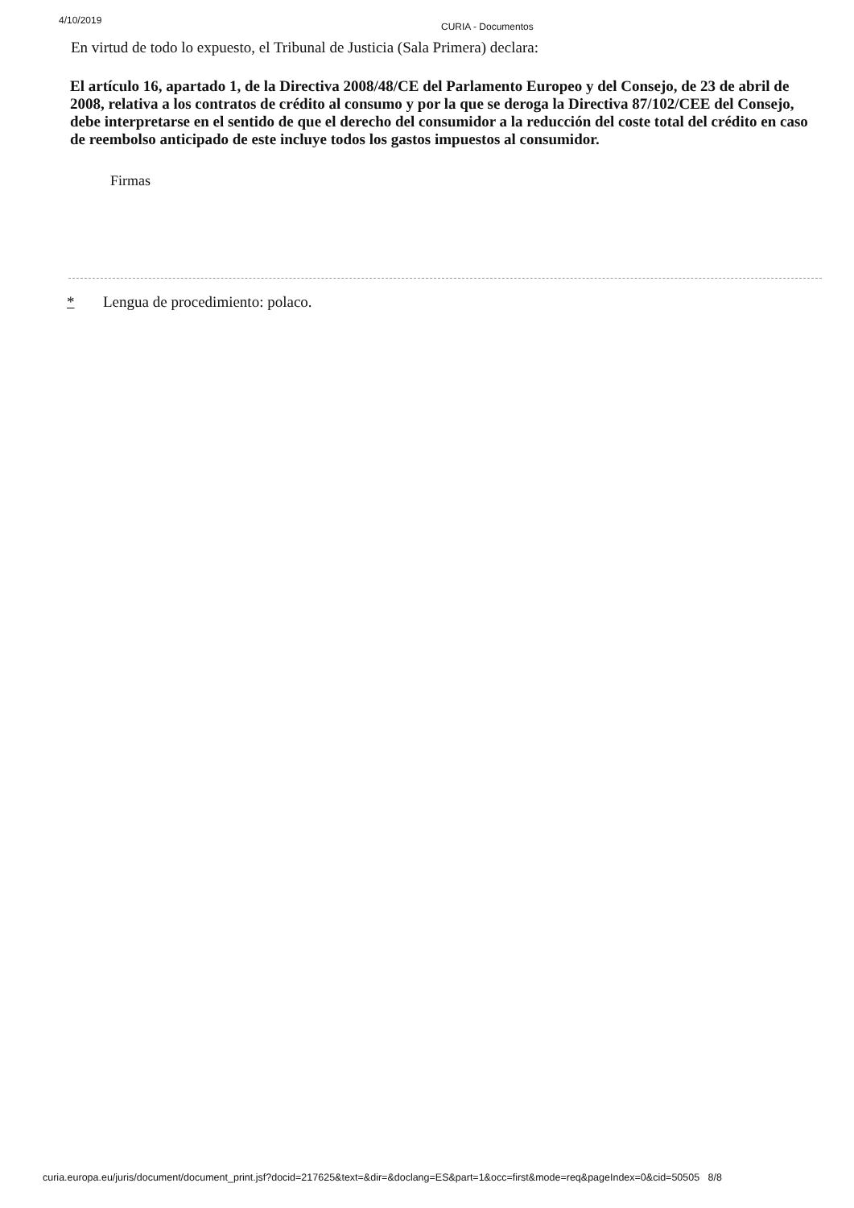4/10/2019
CURIA - Documentos
En virtud de todo lo expuesto, el Tribunal de Justicia (Sala Primera) declara:
El artículo 16, apartado 1, de la Directiva 2008/48/CE del Parlamento Europeo y del Consejo, de 23 de abril de 2008, relativa a los contratos de crédito al consumo y por la que se deroga la Directiva 87/102/CEE del Consejo, debe interpretarse en el sentido de que el derecho del consumidor a la reducción del coste total del crédito en caso de reembolso anticipado de este incluye todos los gastos impuestos al consumidor.
Firmas
* Lengua de procedimiento: polaco.
curia.europa.eu/juris/document/document_print.jsf?docid=217625&text=&dir=&doclang=ES&part=1&occ=first&mode=req&pageIndex=0&cid=50505 8/8